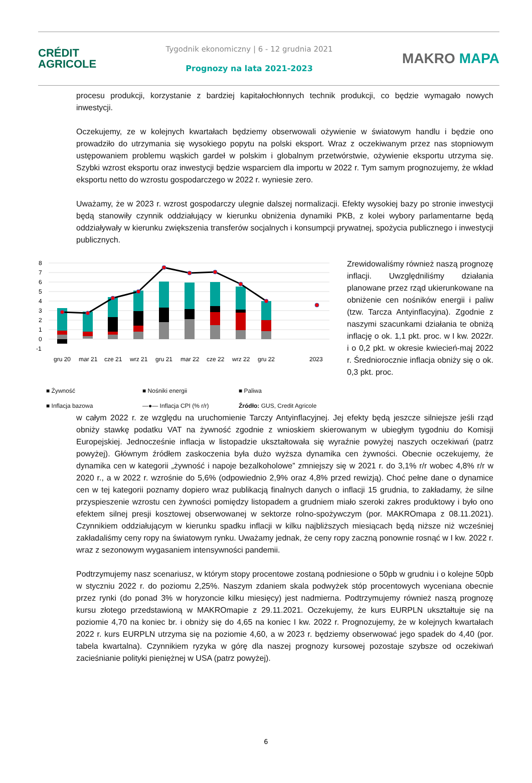CRÉDIT
AGRICOLE
Tygodnik ekonomiczny | 6 - 12 grudnia 2021
Prognozy na lata 2021-2023
MAKRO MAPA
procesu produkcji, korzystanie z bardziej kapitałochłonnych technik produkcji, co będzie wymagało nowych inwestycji.
Oczekujemy, ze w kolejnych kwartałach będziemy obserwowali ożywienie w światowym handlu i będzie ono prowadziło do utrzymania się wysokiego popytu na polski eksport. Wraz z oczekiwanym przez nas stopniowym ustępowaniem problemu wąskich gardeł w polskim i globalnym przetwórstwie, ożywienie eksportu utrzyma się. Szybki wzrost eksportu oraz inwestycji będzie wsparciem dla importu w 2022 r. Tym samym prognozujemy, że wkład eksportu netto do wzrostu gospodarczego w 2022 r. wyniesie zero.
Uważamy, że w 2023 r. wzrost gospodarczy ulegnie dalszej normalizacji. Efekty wysokiej bazy po stronie inwestycji będą stanowiły czynnik oddziałujący w kierunku obniżenia dynamiki PKB, z kolei wybory parlamentarne będą oddziaływały w kierunku zwiększenia transferów socjalnych i konsumpcji prywatnej, spożycia publicznego i inwestycji publicznych.
8
7
6
5
4
3
2
1
0
-1
gru 20
mar 21
cze 21
wrz 21
gru 21
mar 22
cze 22
wrz 22
gru 22
2023
■ Żywność ■ Nośniki energii ■ Paliwa ■ Inflacja bazowa —●— Inflacja CPI (% r/r) Źródło: GUS, Credit Agricole
Zrewidowaliśmy również naszą prognozę inflacji. Uwzględniliśmy działania planowane przez rząd ukierunkowane na obniżenie cen nośników energii i paliw (tzw. Tarcza Antyinflacyjna). Zgodnie z naszymi szacunkami działania te obniżą inflację o ok. 1,1 pkt. proc. w I kw. 2022r. i o 0,2 pkt. w okresie kwiecień-maj 2022 r. Średniorocznie inflacja obniży się o ok. 0,3 pkt. proc.
w całym 2022 r. ze względu na uruchomienie Tarczy Antyinflacyjnej. Jej efekty będą jeszcze silniejsze jeśli rząd obniży stawkę podatku VAT na żywność zgodnie z wnioskiem skierowanym w ubiegłym tygodniu do Komisji Europejskiej. Jednocześnie inflacja w listopadzie ukształtowała się wyraźnie powyżej naszych oczekiwań (patrz powyżej). Głównym źródłem zaskoczenia była dużo wyższa dynamika cen żywności. Obecnie oczekujemy, że dynamika cen w kategorii „żywność i napoje bezalkoholowe” zmniejszy się w 2021 r. do 3,1% r/r wobec 4,8% r/r w 2020 r., a w 2022 r. wzrośnie do 5,6% (odpowiednio 2,9% oraz 4,8% przed rewizją). Choć pełne dane o dynamice cen w tej kategorii poznamy dopiero wraz publikacją finalnych danych o inflacji 15 grudnia, to zakładamy, że silne przyspieszenie wzrostu cen żywności pomiędzy listopadem a grudniem miało szeroki zakres produktowy i było ono efektem silnej presji kosztowej obserwowanej w sektorze rolno-spożywczym (por. MAKROmapa z 08.11.2021). Czynnikiem oddziałującym w kierunku spadku inflacji w kilku najbliższych miesiącach będą niższe niż wcześniej zakładaliśmy ceny ropy na światowym rynku. Uważamy jednak, że ceny ropy zaczną ponownie rosnąć w I kw. 2022 r. wraz z sezonowym wygasaniem intensywności pandemii.
Podtrzymujemy nasz scenariusz, w którym stopy procentowe zostaną podniesione o 50pb w grudniu i o kolejne 50pb w styczniu 2022 r. do poziomu 2,25%. Naszym zdaniem skala podwyżek stóp procentowych wyceniana obecnie przez rynki (do ponad 3% w horyzoncie kilku miesięcy) jest nadmierna. Podtrzymujemy również naszą prognozę kursu złotego przedstawioną w MAKROmapie z 29.11.2021. Oczekujemy, że kurs EURPLN ukształtuje się na poziomie 4,70 na koniec br. i obniży się do 4,65 na koniec I kw. 2022 r. Prognozujemy, że w kolejnych kwartałach 2022 r. kurs EURPLN utrzyma się na poziomie 4,60, a w 2023 r. będziemy obserwować jego spadek do 4,40 (por. tabela kwartalna). Czynnikiem ryzyka w górę dla naszej prognozy kursowej pozostaje szybsze od oczekiwań zacieśnianie polityki pieniężnej w USA (patrz powyżej).
6